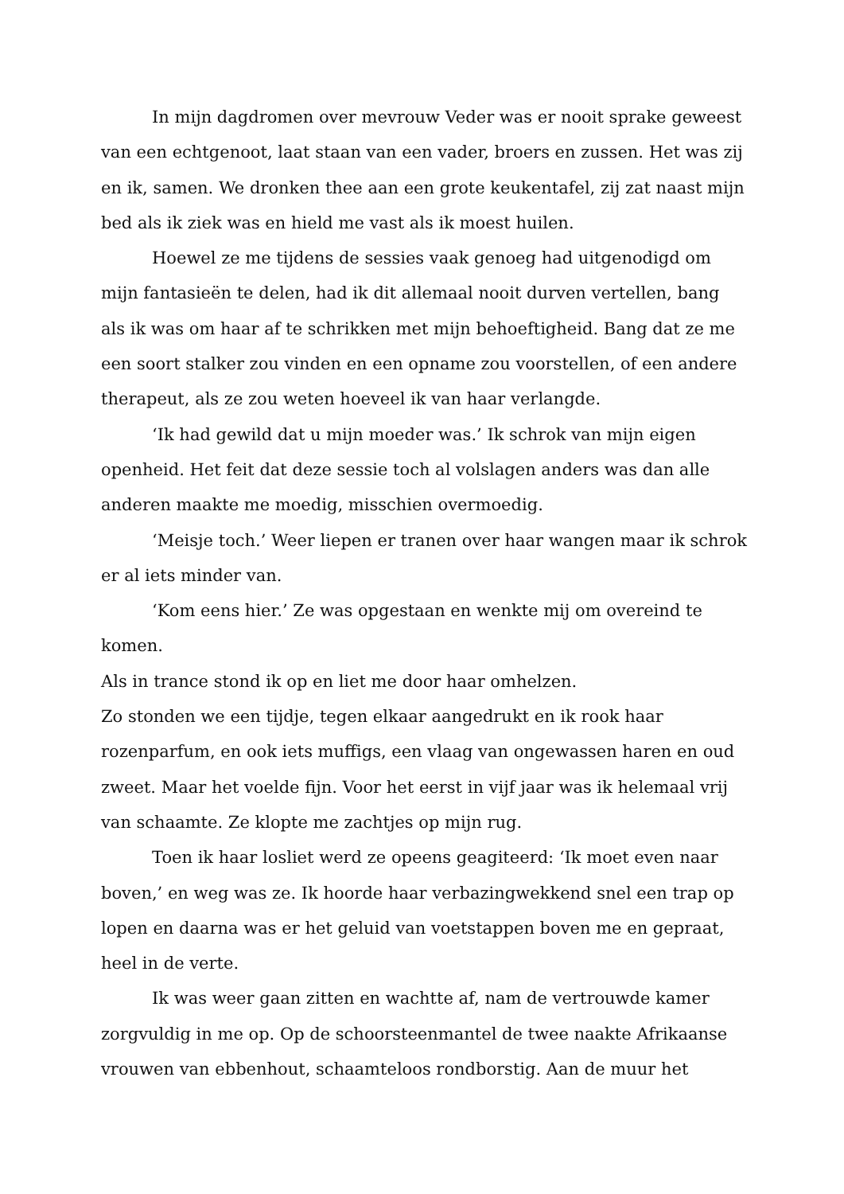In mijn dagdromen over mevrouw Veder was er nooit sprake geweest van een echtgenoot, laat staan van een vader, broers en zussen. Het was zij en ik, samen. We dronken thee aan een grote keukentafel, zij zat naast mijn bed als ik ziek was en hield me vast als ik moest huilen.
Hoewel ze me tijdens de sessies vaak genoeg had uitgenodigd om mijn fantasieën te delen, had ik dit allemaal nooit durven vertellen, bang als ik was om haar af te schrikken met mijn behoeftigheid. Bang dat ze me een soort stalker zou vinden en een opname zou voorstellen, of een andere therapeut, als ze zou weten hoeveel ik van haar verlangde.
‘Ik had gewild dat u mijn moeder was.’ Ik schrok van mijn eigen openheid. Het feit dat deze sessie toch al volslagen anders was dan alle anderen maakte me moedig, misschien overmoedig.
‘Meisje toch.’ Weer liepen er tranen over haar wangen maar ik schrok er al iets minder van.
‘Kom eens hier.’ Ze was opgestaan en wenkte mij om overeind te komen.
Als in trance stond ik op en liet me door haar omhelzen.
Zo stonden we een tijdje, tegen elkaar aangedrukt en ik rook haar rozenparfum, en ook iets muffigs, een vlaag van ongewassen haren en oud zweet. Maar het voelde fijn. Voor het eerst in vijf jaar was ik helemaal vrij van schaamte. Ze klopte me zachtjes op mijn rug.
Toen ik haar losliet werd ze opeens geagiteerd: ‘Ik moet even naar boven,’ en weg was ze. Ik hoorde haar verbazingwekkend snel een trap op lopen en daarna was er het geluid van voetstappen boven me en gepraat, heel in de verte.
Ik was weer gaan zitten en wachtte af, nam de vertrouwde kamer zorgvuldig in me op. Op de schoorsteenmantel de twee naakte Afrikaanse vrouwen van ebbenhout, schaamteloos rondborstig. Aan de muur het